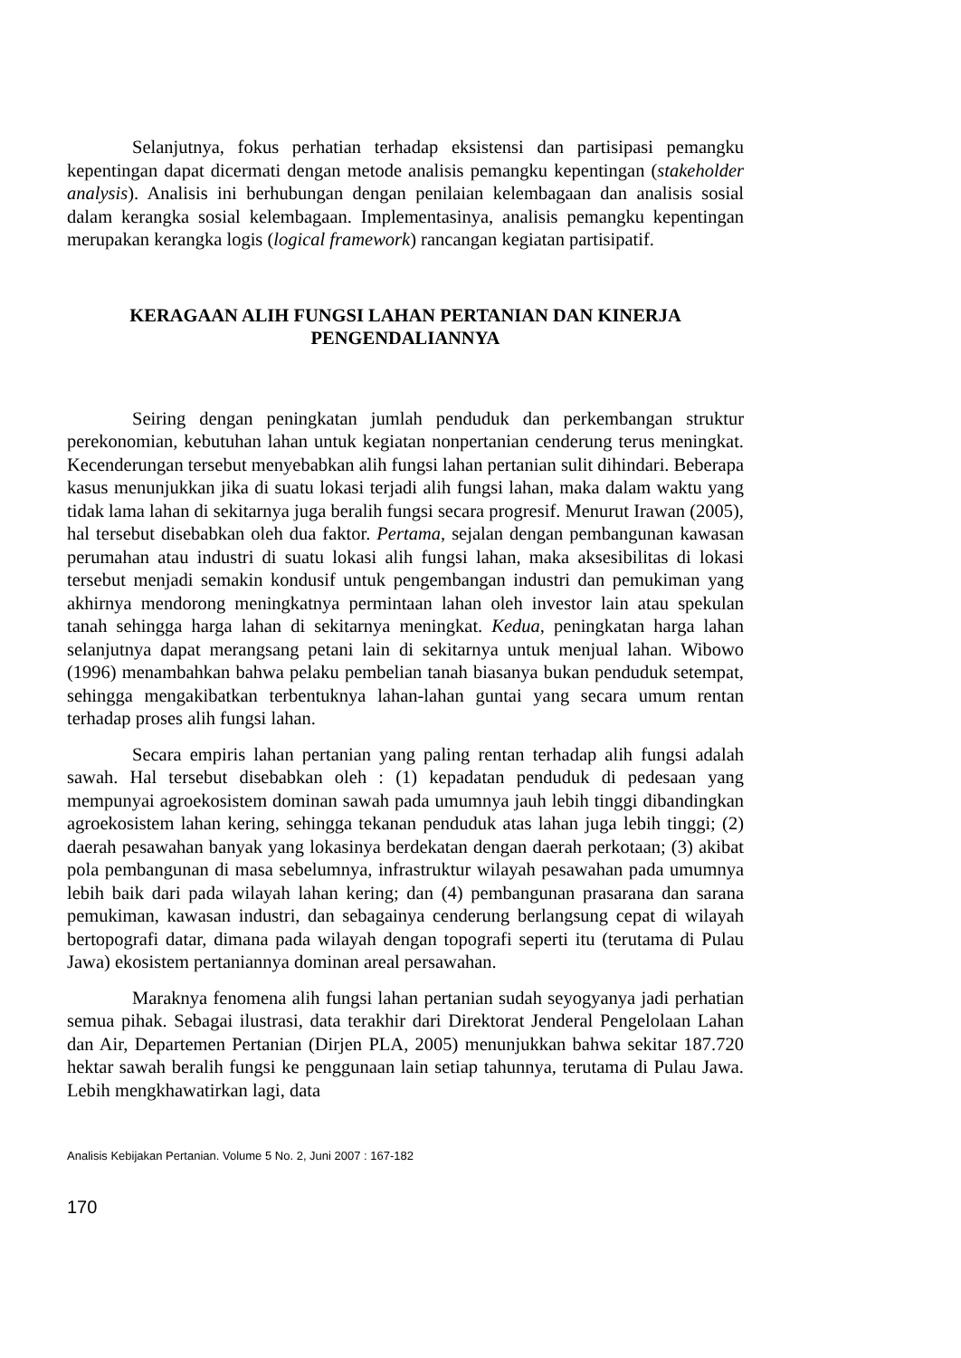Selanjutnya, fokus perhatian terhadap eksistensi dan partisipasi pemangku kepentingan dapat dicermati dengan metode analisis pemangku kepentingan (stakeholder analysis). Analisis ini berhubungan dengan penilaian kelembagaan dan analisis sosial dalam kerangka sosial kelembagaan. Implementasinya, analisis pemangku kepentingan merupakan kerangka logis (logical framework) rancangan kegiatan partisipatif.
KERAGAAN ALIH FUNGSI LAHAN PERTANIAN DAN KINERJA
PENGENDALIANNYA
Seiring dengan peningkatan jumlah penduduk dan perkembangan struktur perekonomian, kebutuhan lahan untuk kegiatan nonpertanian cenderung terus meningkat. Kecenderungan tersebut menyebabkan alih fungsi lahan pertanian sulit dihindari. Beberapa kasus menunjukkan jika di suatu lokasi terjadi alih fungsi lahan, maka dalam waktu yang tidak lama lahan di sekitarnya juga beralih fungsi secara progresif. Menurut Irawan (2005), hal tersebut disebabkan oleh dua faktor. Pertama, sejalan dengan pembangunan kawasan perumahan atau industri di suatu lokasi alih fungsi lahan, maka aksesibilitas di lokasi tersebut menjadi semakin kondusif untuk pengembangan industri dan pemukiman yang akhirnya mendorong meningkatnya permintaan lahan oleh investor lain atau spekulan tanah sehingga harga lahan di sekitarnya meningkat. Kedua, peningkatan harga lahan selanjutnya dapat merangsang petani lain di sekitarnya untuk menjual lahan. Wibowo (1996) menambahkan bahwa pelaku pembelian tanah biasanya bukan penduduk setempat, sehingga mengakibatkan terbentuknya lahan-lahan guntai yang secara umum rentan terhadap proses alih fungsi lahan.
Secara empiris lahan pertanian yang paling rentan terhadap alih fungsi adalah sawah. Hal tersebut disebabkan oleh : (1) kepadatan penduduk di pedesaan yang mempunyai agroekosistem dominan sawah pada umumnya jauh lebih tinggi dibandingkan agroekosistem lahan kering, sehingga tekanan penduduk atas lahan juga lebih tinggi; (2) daerah pesawahan banyak yang lokasinya berdekatan dengan daerah perkotaan; (3) akibat pola pembangunan di masa sebelumnya, infrastruktur wilayah pesawahan pada umumnya lebih baik dari pada wilayah lahan kering; dan (4) pembangunan prasarana dan sarana pemukiman, kawasan industri, dan sebagainya cenderung berlangsung cepat di wilayah bertopografi datar, dimana pada wilayah dengan topografi seperti itu (terutama di Pulau Jawa) ekosistem pertaniannya dominan areal persawahan.
Maraknya fenomena alih fungsi lahan pertanian sudah seyogyanya jadi perhatian semua pihak. Sebagai ilustrasi, data terakhir dari Direktorat Jenderal Pengelolaan Lahan dan Air, Departemen Pertanian (Dirjen PLA, 2005) menunjukkan bahwa sekitar 187.720 hektar sawah beralih fungsi ke penggunaan lain setiap tahunnya, terutama di Pulau Jawa. Lebih mengkhawatirkan lagi, data
Analisis Kebijakan Pertanian. Volume 5 No. 2, Juni 2007 : 167-182
170